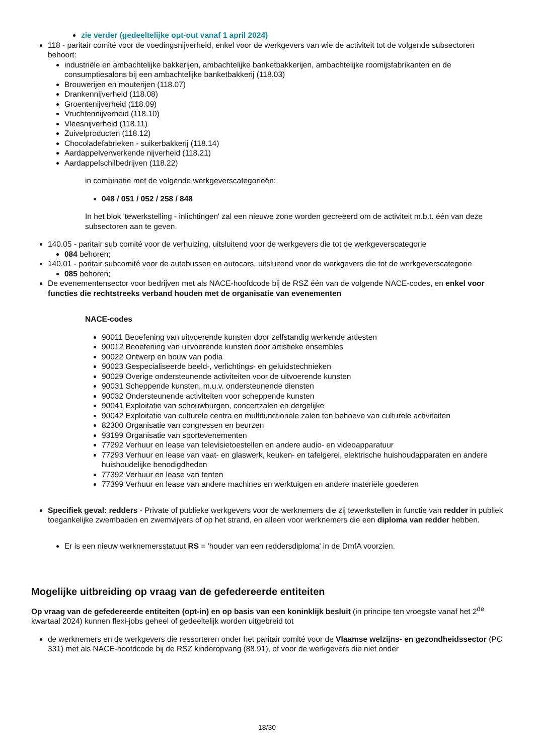zie verder (gedeeltelijke opt-out vanaf 1 april 2024)
118 - paritair comité voor de voedingsnijverheid, enkel voor de werkgevers van wie de activiteit tot de volgende subsectoren behoort:
industriële en ambachtelijke bakkerijen, ambachtelijke banketbakkerijen, ambachtelijke roomijsfabrikanten en de consumptiesalons bij een ambachtelijke banketbakkerij (118.03)
Brouwerijen en mouterijen (118.07)
Drankennijverheid (118.08)
Groentenijverheid (118.09)
Vruchtennijverheid (118.10)
Vleesnijverheid (118.11)
Zuivelproducten (118.12)
Chocoladefabrieken - suikerbakkerij (118.14)
Aardappelverwerkende nijverheid (118.21)
Aardappelschilbedrijven (118.22)
in combinatie met de volgende werkgeverscategorieën:
048 / 051 / 052 / 258 / 848
In het blok 'tewerkstelling - inlichtingen' zal een nieuwe zone worden gecreëerd om de activiteit m.b.t. één van deze subsectoren aan te geven.
140.05 - paritair sub comité voor de verhuizing, uitsluitend voor de werkgevers die tot de werkgeverscategorie
084 behoren;
140.01 - paritair subcomité voor de autobussen en autocars, uitsluitend voor de werkgevers die tot de werkgeverscategorie
085 behoren;
De evenementensector voor bedrijven met als NACE-hoofdcode bij de RSZ één van de volgende NACE-codes, en enkel voor functies die rechtstreeks verband houden met de organisatie van evenementen
NACE-codes
90011 Beoefening van uitvoerende kunsten door zelfstandig werkende artiesten
90012 Beoefening van uitvoerende kunsten door artistieke ensembles
90022 Ontwerp en bouw van podia
90023 Gespecialiseerde beeld-, verlichtings- en geluidstechnieken
90029 Overige ondersteunende activiteiten voor de uitvoerende kunsten
90031 Scheppende kunsten, m.u.v. ondersteunende diensten
90032 Ondersteunende activiteiten voor scheppende kunsten
90041 Exploitatie van schouwburgen, concertzalen en dergelijke
90042 Exploitatie van culturele centra en multifunctionele zalen ten behoeve van culturele activiteiten
82300 Organisatie van congressen en beurzen
93199 Organisatie van sportevenementen
77292 Verhuur en lease van televisietoestellen en andere audio- en videoapparatuur
77293 Verhuur en lease van vaat- en glaswerk, keuken- en tafelgerei, elektrische huishoudapparaten en andere huishoudelijke benodigdheden
77392 Verhuur en lease van tenten
77399 Verhuur en lease van andere machines en werktuigen en andere materiële goederen
Specifiek geval: redders - Private of publieke werkgevers voor de werknemers die zij tewerkstellen in functie van redder in publiek toegankelijke zwembaden en zwemvijvers of op het strand, en alleen voor werknemers die een diploma van redder hebben.
Er is een nieuw werknemersstatuut RS = 'houder van een reddersdiploma' in de DmfA voorzien.
Mogelijke uitbreiding op vraag van de gefedereerde entiteiten
Op vraag van de gefedereerde entiteiten (opt-in) en op basis van een koninklijk besluit (in principe ten vroegste vanaf het 2<sup>de</sup> kwartaal 2024) kunnen flexi-jobs geheel of gedeeltelijk worden uitgebreid tot
de werknemers en de werkgevers die ressorteren onder het paritair comité voor de Vlaamse welzijns- en gezondheidssector (PC 331) met als NACE-hoofdcode bij de RSZ kinderopvang (88.91), of voor de werkgevers die niet onder
18/30